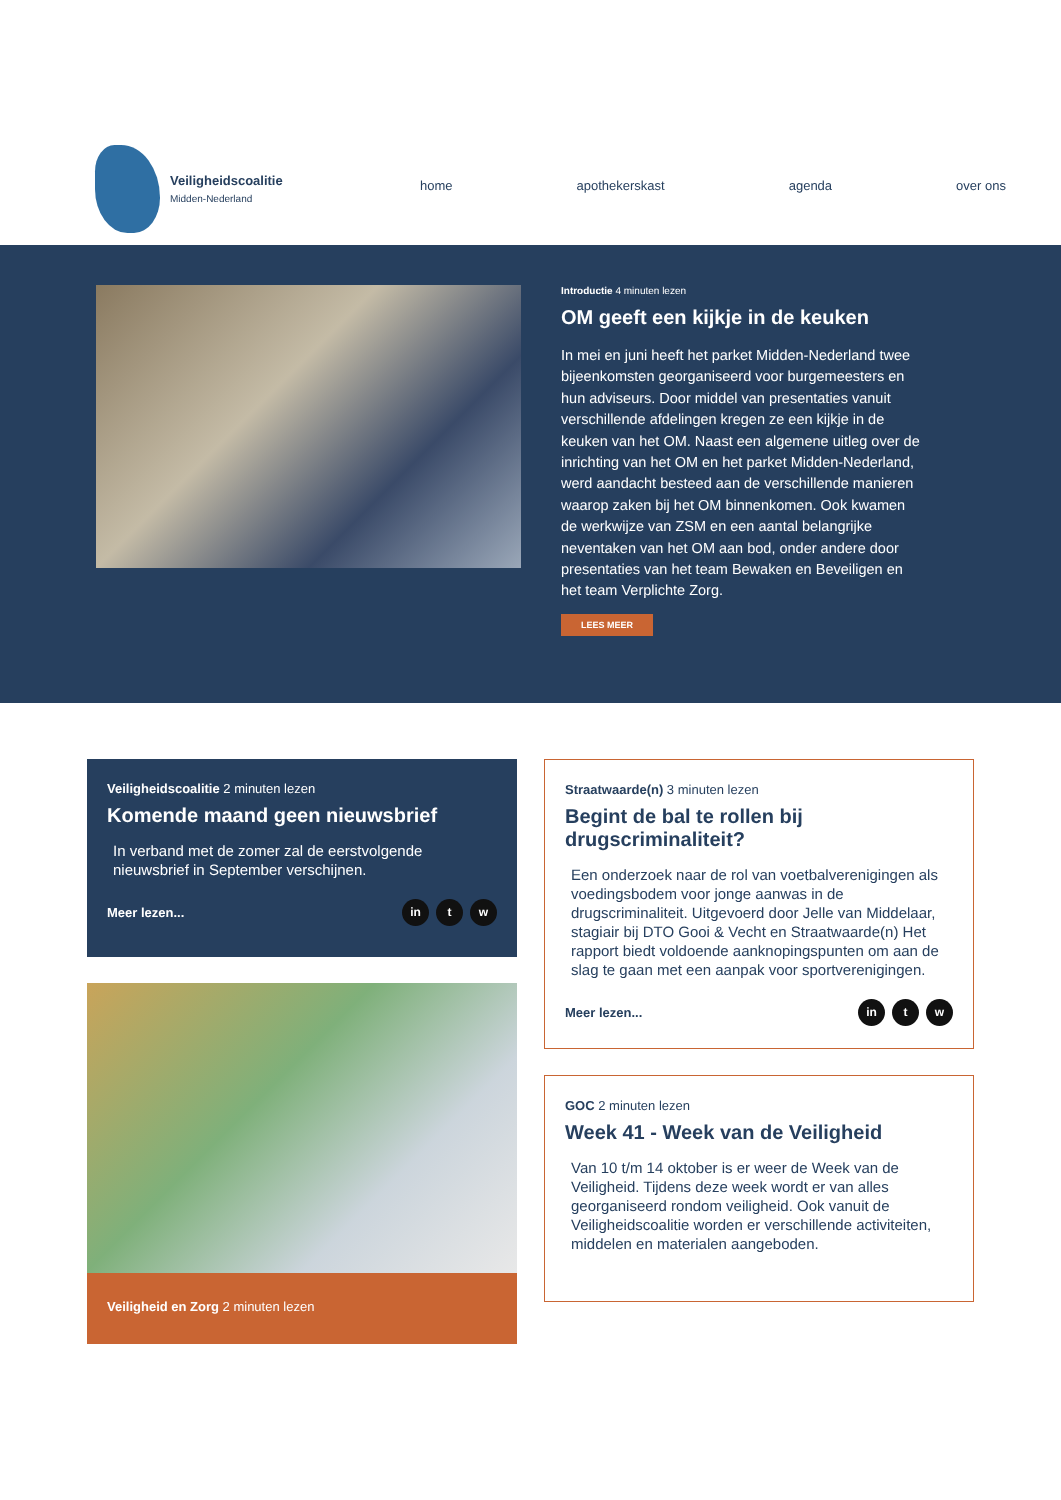Veiligheidscoalitie
Midden-Nederland
home apothekerskast agenda over ons
Introductie 4 minuten lezen
OM geeft een kijkje in de keuken
In mei en juni heeft het parket Midden-Nederland twee bijeenkomsten georganiseerd voor burgemeesters en hun adviseurs. Door middel van presentaties vanuit verschillende afdelingen kregen ze een kijkje in de keuken van het OM. Naast een algemene uitleg over de inrichting van het OM en het parket Midden-Nederland, werd aandacht besteed aan de verschillende manieren waarop zaken bij het OM binnenkomen. Ook kwamen de werkwijze van ZSM en een aantal belangrijke neventaken van het OM aan bod, onder andere door presentaties van het team Bewaken en Beveiligen en het team Verplichte Zorg.
LEES MEER
Veiligheidscoalitie 2 minuten lezen
Komende maand geen nieuwsbrief
In verband met de zomer zal de eerstvolgende nieuwsbrief in September verschijnen.
Meer lezen... in t w
Veiligheid en Zorg 2 minuten lezen
Straatwaarde(n) 3 minuten lezen
Begint de bal te rollen bij drugscriminaliteit?
Een onderzoek naar de rol van voetbalverenigingen als voedingsbodem voor jonge aanwas in de drugscriminaliteit. Uitgevoerd door Jelle van Middelaar, stagiair bij DTO Gooi & Vecht en Straatwaarde(n) Het rapport biedt voldoende aanknopingspunten om aan de slag te gaan met een aanpak voor sportverenigingen.
Meer lezen... in t w
GOC 2 minuten lezen
Week 41 - Week van de Veiligheid
Van 10 t/m 14 oktober is er weer de Week van de Veiligheid. Tijdens deze week wordt er van alles georganiseerd rondom veiligheid. Ook vanuit de Veiligheidscoalitie worden er verschillende activiteiten, middelen en materialen aangeboden.